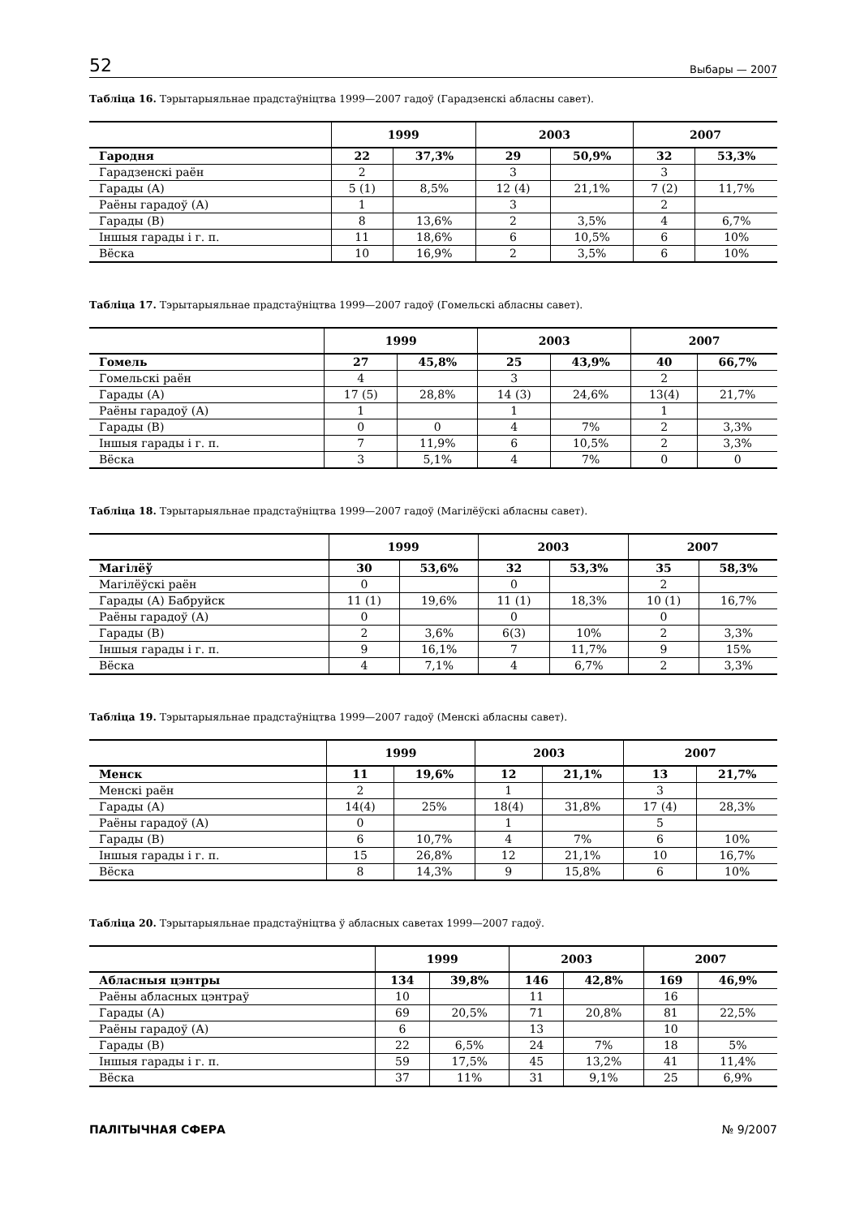52 Выбары — 2007
Табліца 16. Тэрытарыяльнае прадстаўніцтва 1999—2007 гадоў (Гарадзенскі абласны савет).
| | 1999 | | 2003 | | 2007 | |
| --- | --- | --- | --- | --- | --- | --- |
| Гародня | 22 | 37,3% | 29 | 50,9% | 32 | 53,3% |
| Гарадзенскі раён | 2 | | 3 | | 3 | |
| Гарады (А) | 5 (1) | 8,5% | 12 (4) | 21,1% | 7 (2) | 11,7% |
| Раёны гарадоў (А) | 1 | | 3 | | 2 | |
| Гарады (В) | 8 | 13,6% | 2 | 3,5% | 4 | 6,7% |
| Іншыя гарады і г. п. | 11 | 18,6% | 6 | 10,5% | 6 | 10% |
| Вёска | 10 | 16,9% | 2 | 3,5% | 6 | 10% |
Табліца 17. Тэрытарыяльнае прадстаўніцтва 1999—2007 гадоў (Гомельскі абласны савет).
| | 1999 | | 2003 | | 2007 | |
| --- | --- | --- | --- | --- | --- | --- |
| Гомель | 27 | 45,8% | 25 | 43,9% | 40 | 66,7% |
| Гомельскі раён | 4 | | 3 | | 2 | |
| Гарады (А) | 17 (5) | 28,8% | 14 (3) | 24,6% | 13(4) | 21,7% |
| Раёны гарадоў (А) | 1 | | 1 | | 1 | |
| Гарады (В) | 0 | 0 | 4 | 7% | 2 | 3,3% |
| Іншыя гарады і г. п. | 7 | 11,9% | 6 | 10,5% | 2 | 3,3% |
| Вёска | 3 | 5,1% | 4 | 7% | 0 | 0 |
Табліца 18. Тэрытарыяльнае прадстаўніцтва 1999—2007 гадоў (Магілёўскі абласны савет).
| | 1999 | | 2003 | | 2007 | |
| --- | --- | --- | --- | --- | --- | --- |
| Магілёў | 30 | 53,6% | 32 | 53,3% | 35 | 58,3% |
| Магілёўскі раён | 0 | | 0 | | 2 | |
| Гарады (А) Бабруйск | 11 (1) | 19,6% | 11 (1) | 18,3% | 10 (1) | 16,7% |
| Раёны гарадоў (А) | 0 | | 0 | | 0 | |
| Гарады (В) | 2 | 3,6% | 6(3) | 10% | 2 | 3,3% |
| Іншыя гарады і г. п. | 9 | 16,1% | 7 | 11,7% | 9 | 15% |
| Вёска | 4 | 7,1% | 4 | 6,7% | 2 | 3,3% |
Табліца 19. Тэрытарыяльнае прадстаўніцтва 1999—2007 гадоў (Менскі абласны савет).
| | 1999 | | 2003 | | 2007 | |
| --- | --- | --- | --- | --- | --- | --- |
| Менск | 11 | 19,6% | 12 | 21,1% | 13 | 21,7% |
| Менскі раён | 2 | | 1 | | 3 | |
| Гарады (А) | 14(4) | 25% | 18(4) | 31,8% | 17 (4) | 28,3% |
| Раёны гарадоў (А) | 0 | | 1 | | 5 | |
| Гарады (В) | 6 | 10,7% | 4 | 7% | 6 | 10% |
| Іншыя гарады і г. п. | 15 | 26,8% | 12 | 21,1% | 10 | 16,7% |
| Вёска | 8 | 14,3% | 9 | 15,8% | 6 | 10% |
Табліца 20. Тэрытарыяльнае прадстаўніцтва ў абласных саветах 1999—2007 гадоў.
| | 1999 | | 2003 | | 2007 | |
| --- | --- | --- | --- | --- | --- | --- |
| Абласныя цэнтры | 134 | 39,8% | 146 | 42,8% | 169 | 46,9% |
| Раёны абласных цэнтраў | 10 | | 11 | | 16 | |
| Гарады (А) | 69 | 20,5% | 71 | 20,8% | 81 | 22,5% |
| Раёны гарадоў (А) | 6 | | 13 | | 10 | |
| Гарады (В) | 22 | 6,5% | 24 | 7% | 18 | 5% |
| Іншыя гарады і г. п. | 59 | 17,5% | 45 | 13,2% | 41 | 11,4% |
| Вёска | 37 | 11% | 31 | 9,1% | 25 | 6,9% |
ПАЛІТЫЧНАЯ СФЕРА № 9/2007